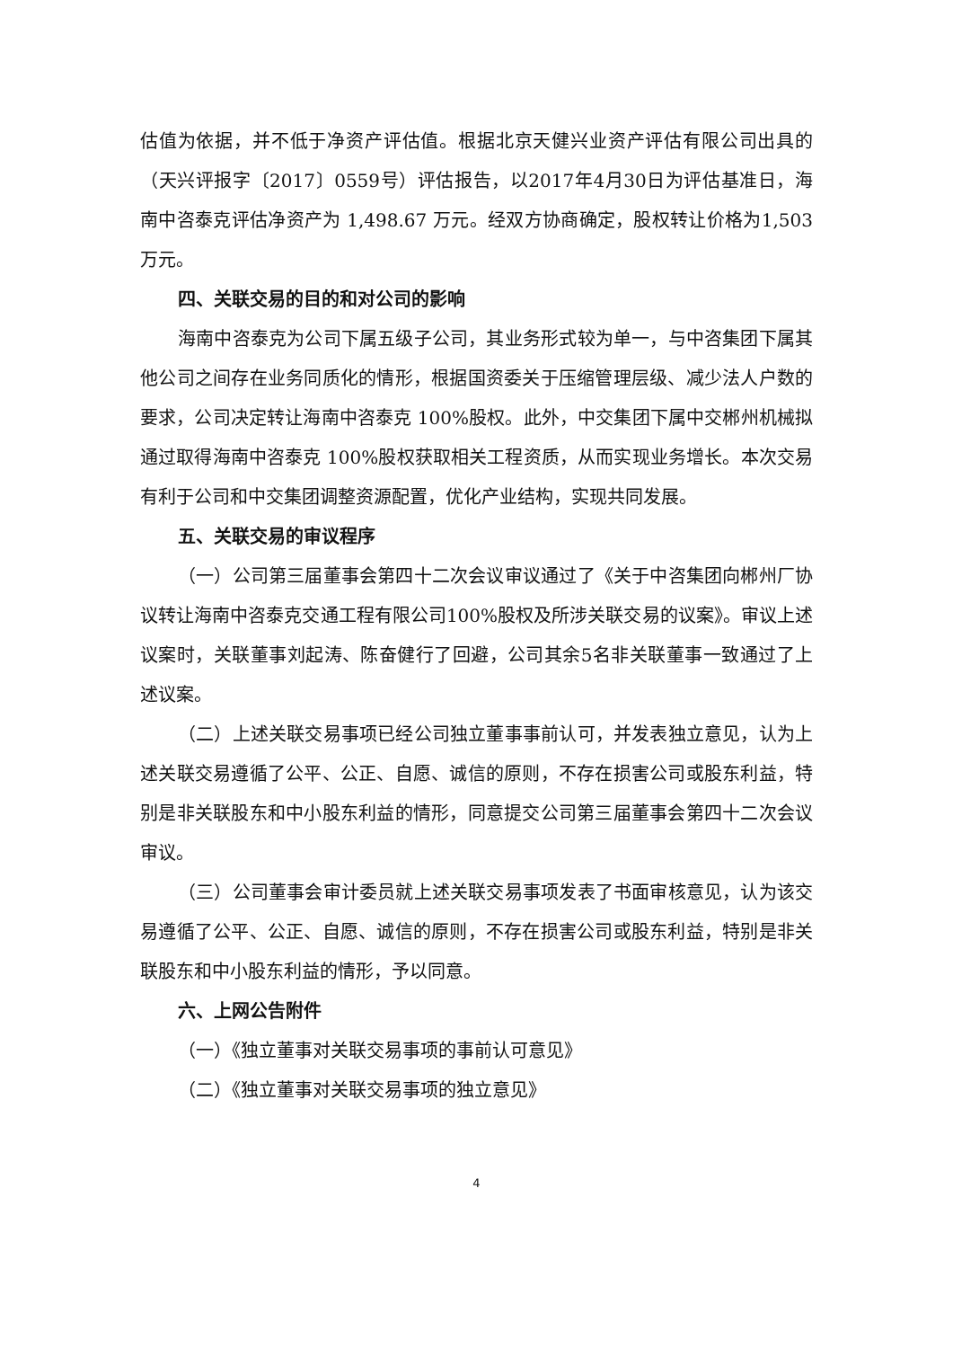估值为依据，并不低于净资产评估值。根据北京天健兴业资产评估有限公司出具的（天兴评报字〔2017〕0559号）评估报告，以2017年4月30日为评估基准日，海南中咨泰克评估净资产为 1,498.67 万元。经双方协商确定，股权转让价格为1,503万元。
四、关联交易的目的和对公司的影响
海南中咨泰克为公司下属五级子公司，其业务形式较为单一，与中咨集团下属其他公司之间存在业务同质化的情形，根据国资委关于压缩管理层级、减少法人户数的要求，公司决定转让海南中咨泰克 100%股权。此外，中交集团下属中交郴州机械拟通过取得海南中咨泰克 100%股权获取相关工程资质，从而实现业务增长。本次交易有利于公司和中交集团调整资源配置，优化产业结构，实现共同发展。
五、关联交易的审议程序
（一）公司第三届董事会第四十二次会议审议通过了《关于中咨集团向郴州厂协议转让海南中咨泰克交通工程有限公司100%股权及所涉关联交易的议案》。审议上述议案时，关联董事刘起涛、陈奋健行了回避，公司其余5名非关联董事一致通过了上述议案。
（二）上述关联交易事项已经公司独立董事事前认可，并发表独立意见，认为上述关联交易遵循了公平、公正、自愿、诚信的原则，不存在损害公司或股东利益，特别是非关联股东和中小股东利益的情形，同意提交公司第三届董事会第四十二次会议审议。
（三）公司董事会审计委员就上述关联交易事项发表了书面审核意见，认为该交易遵循了公平、公正、自愿、诚信的原则，不存在损害公司或股东利益，特别是非关联股东和中小股东利益的情形，予以同意。
六、上网公告附件
（一）《独立董事对关联交易事项的事前认可意见》
（二）《独立董事对关联交易事项的独立意见》
4